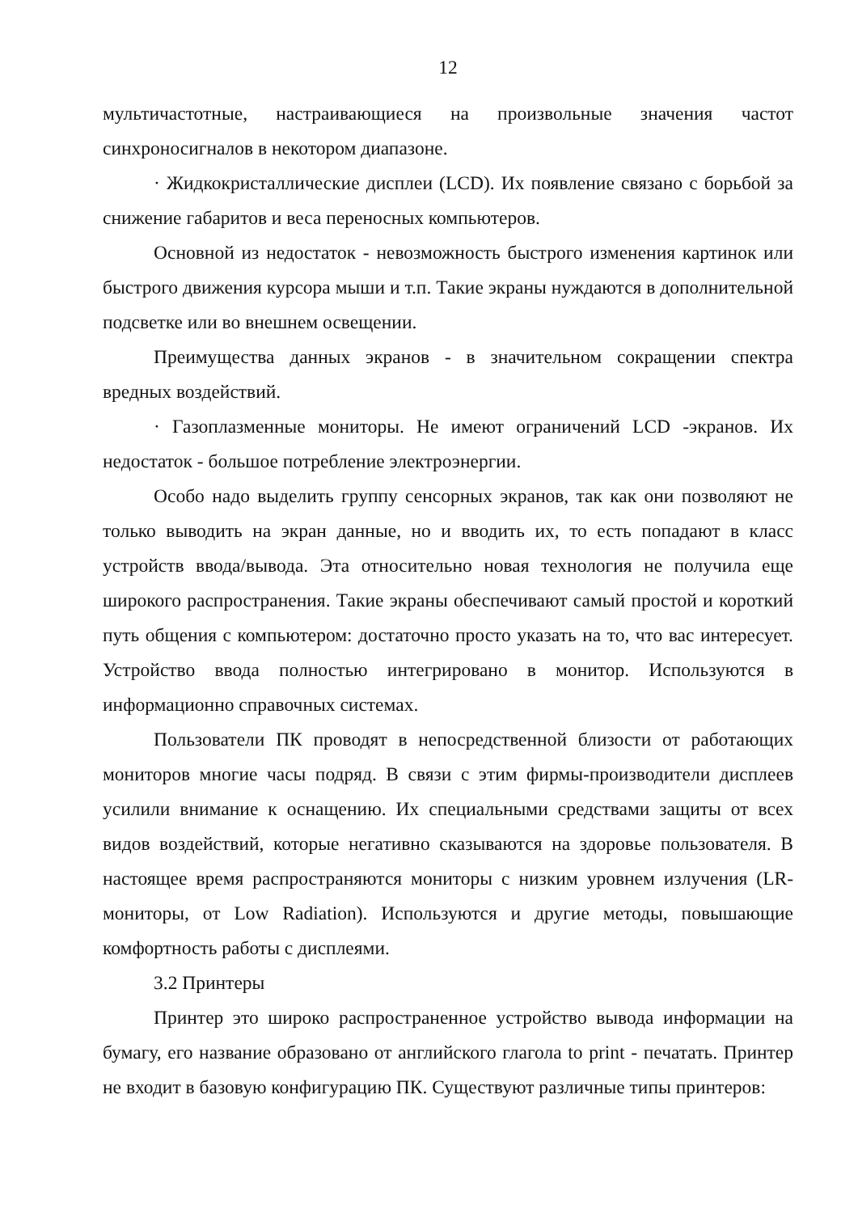12
мультичастотные, настраивающиеся на произвольные значения частот синхроносигналов в некотором диапазоне.
· Жидкокристаллические дисплеи (LCD). Их появление связано с борьбой за снижение габаритов и веса переносных компьютеров.
Основной из недостаток - невозможность быстрого изменения картинок или быстрого движения курсора мыши и т.п. Такие экраны нуждаются в дополнительной подсветке или во внешнем освещении.
Преимущества данных экранов - в значительном сокращении спектра вредных воздействий.
· Газоплазменные мониторы. Не имеют ограничений LCD -экранов. Их недостаток - большое потребление электроэнергии.
Особо надо выделить группу сенсорных экранов, так как они позволяют не только выводить на экран данные, но и вводить их, то есть попадают в класс устройств ввода/вывода. Эта относительно новая технология не получила еще широкого распространения. Такие экраны обеспечивают самый простой и короткий путь общения с компьютером: достаточно просто указать на то, что вас интересует. Устройство ввода полностью интегрировано в монитор. Используются в информационно справочных системах.
Пользователи ПК проводят в непосредственной близости от работающих мониторов многие часы подряд. В связи с этим фирмы-производители дисплеев усилили внимание к оснащению. Их специальными средствами защиты от всех видов воздействий, которые негативно сказываются на здоровье пользователя. В настоящее время распространяются мониторы с низким уровнем излучения (LR-мониторы, от Low Radiation). Используются и другие методы, повышающие комфортность работы с дисплеями.
3.2 Принтеры
Принтер это широко распространенное устройство вывода информации на бумагу, его название образовано от английского глагола to print - печатать. Принтер не входит в базовую конфигурацию ПК. Существуют различные типы принтеров: